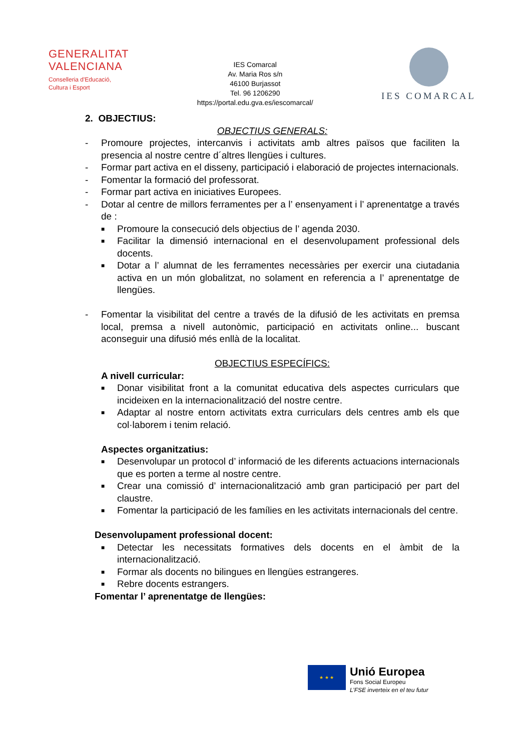GENERALITAT
VALENCIANA
Conselleria d'Educació,
Cultura i Esport
IES Comarcal
Av. Maria Ros s/n
46100 Burjassot
Tel. 96 1206290
https://portal.edu.gva.es/iescomarcal/
IES COMARCAL
2. OBJECTIUS:
OBJECTIUS GENERALS:
- Promoure projectes, intercanvis i activitats amb altres països que faciliten la presencia al nostre centre d´altres llengües i cultures.
- Formar part activa en el disseny, participació i elaboració de projectes internacionals.
- Fomentar la formació del professorat.
- Formar part activa en iniciatives Europees.
- Dotar al centre de millors ferramentes per a l’ ensenyament i l’ aprenentatge a través de :
■ Promoure la consecució dels objectius de l’ agenda 2030.
■ Facilitar la dimensió internacional en el desenvolupament professional dels docents.
■ Dotar a l’ alumnat de les ferramentes necessàries per exercir una ciutadania activa en un món globalitzat, no solament en referencia a l’ aprenentatge de llengües.
- Fomentar la visibilitat del centre a través de la difusió de les activitats en premsa local, premsa a nivell autonòmic, participació en activitats online... buscant aconseguir una difusió més enllà de la localitat.
OBJECTIUS ESPECÍFICS:
A nivell curricular:
■ Donar visibilitat front a la comunitat educativa dels aspectes curriculars que incideixen en la internacionalització del nostre centre.
■ Adaptar al nostre entorn activitats extra curriculars dels centres amb els que col·laborem i tenim relació.
Aspectes organitzatius:
■ Desenvolupar un protocol d’ informació de les diferents actuacions internacionals que es porten a terme al nostre centre.
■ Crear una comissió d’ internacionalització amb gran participació per part del claustre.
■ Fomentar la participació de les famílies en les activitats internacionals del centre.
Desenvolupament professional docent:
■ Detectar les necessitats formatives dels docents en el àmbit de la internacionalització.
■ Formar als docents no bilingues en llengües estrangeres.
■ Rebre docents estrangers.
Fomentar l’ aprenentatge de llengües:
★ ★ ★
Unió Europea
Fons Social Europeu
L’FSE inverteix en el teu futur